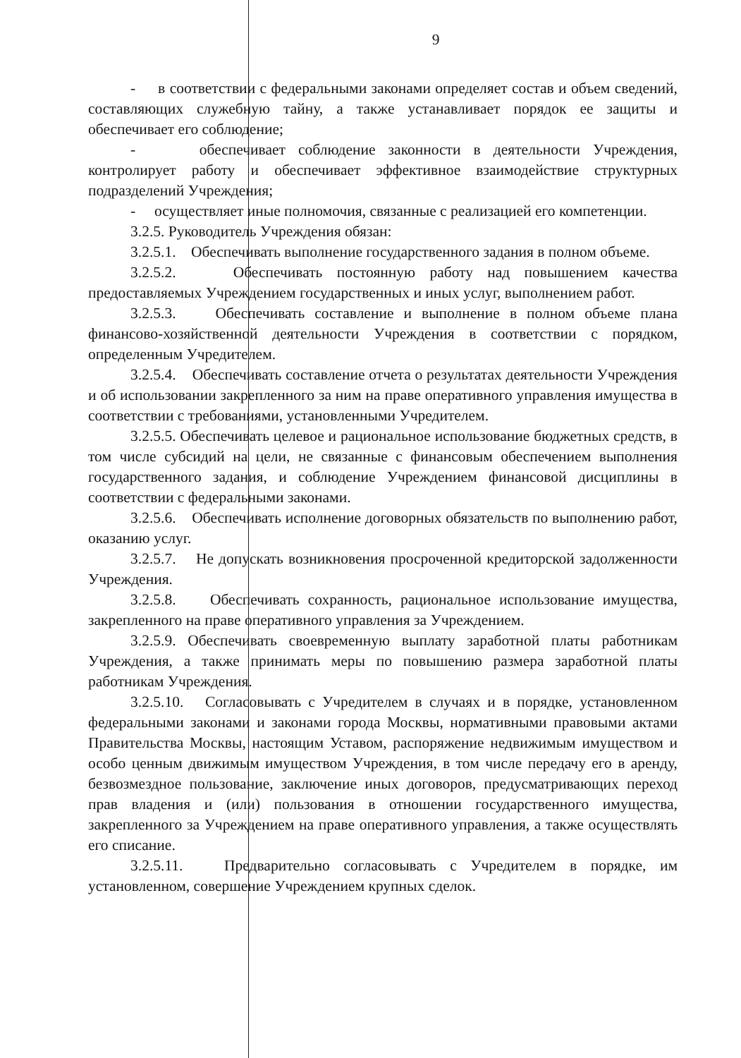9
- в соответствии с федеральными законами определяет состав и объем сведений, составляющих служебную тайну, а также устанавливает порядок ее защиты и обеспечивает его соблюдение;
- обеспечивает соблюдение законности в деятельности Учреждения, контролирует работу и обеспечивает эффективное взаимодействие структурных подразделений Учреждения;
- осуществляет иные полномочия, связанные с реализацией его компетенции.
3.2.5. Руководитель Учреждения обязан:
3.2.5.1. Обеспечивать выполнение государственного задания в полном объеме.
3.2.5.2. Обеспечивать постоянную работу над повышением качества предоставляемых Учреждением государственных и иных услуг, выполнением работ.
3.2.5.3. Обеспечивать составление и выполнение в полном объеме плана финансово-хозяйственной деятельности Учреждения в соответствии с порядком, определенным Учредителем.
3.2.5.4. Обеспечивать составление отчета о результатах деятельности Учреждения и об использовании закрепленного за ним на праве оперативного управления имущества в соответствии с требованиями, установленными Учредителем.
3.2.5.5. Обеспечивать целевое и рациональное использование бюджетных средств, в том числе субсидий на цели, не связанные с финансовым обеспечением выполнения государственного задания, и соблюдение Учреждением финансовой дисциплины в соответствии с федеральными законами.
3.2.5.6. Обеспечивать исполнение договорных обязательств по выполнению работ, оказанию услуг.
3.2.5.7. Не допускать возникновения просроченной кредиторской задолженности Учреждения.
3.2.5.8. Обеспечивать сохранность, рациональное использование имущества, закрепленного на праве оперативного управления за Учреждением.
3.2.5.9. Обеспечивать своевременную выплату заработной платы работникам Учреждения, а также принимать меры по повышению размера заработной платы работникам Учреждения.
3.2.5.10. Согласовывать с Учредителем в случаях и в порядке, установленном федеральными законами и законами города Москвы, нормативными правовыми актами Правительства Москвы, настоящим Уставом, распоряжение недвижимым имуществом и особо ценным движимым имуществом Учреждения, в том числе передачу его в аренду, безвозмездное пользование, заключение иных договоров, предусматривающих переход прав владения и (или) пользования в отношении государственного имущества, закрепленного за Учреждением на праве оперативного управления, а также осуществлять его списание.
3.2.5.11. Предварительно согласовывать с Учредителем в порядке, им установленном, совершение Учреждением крупных сделок.